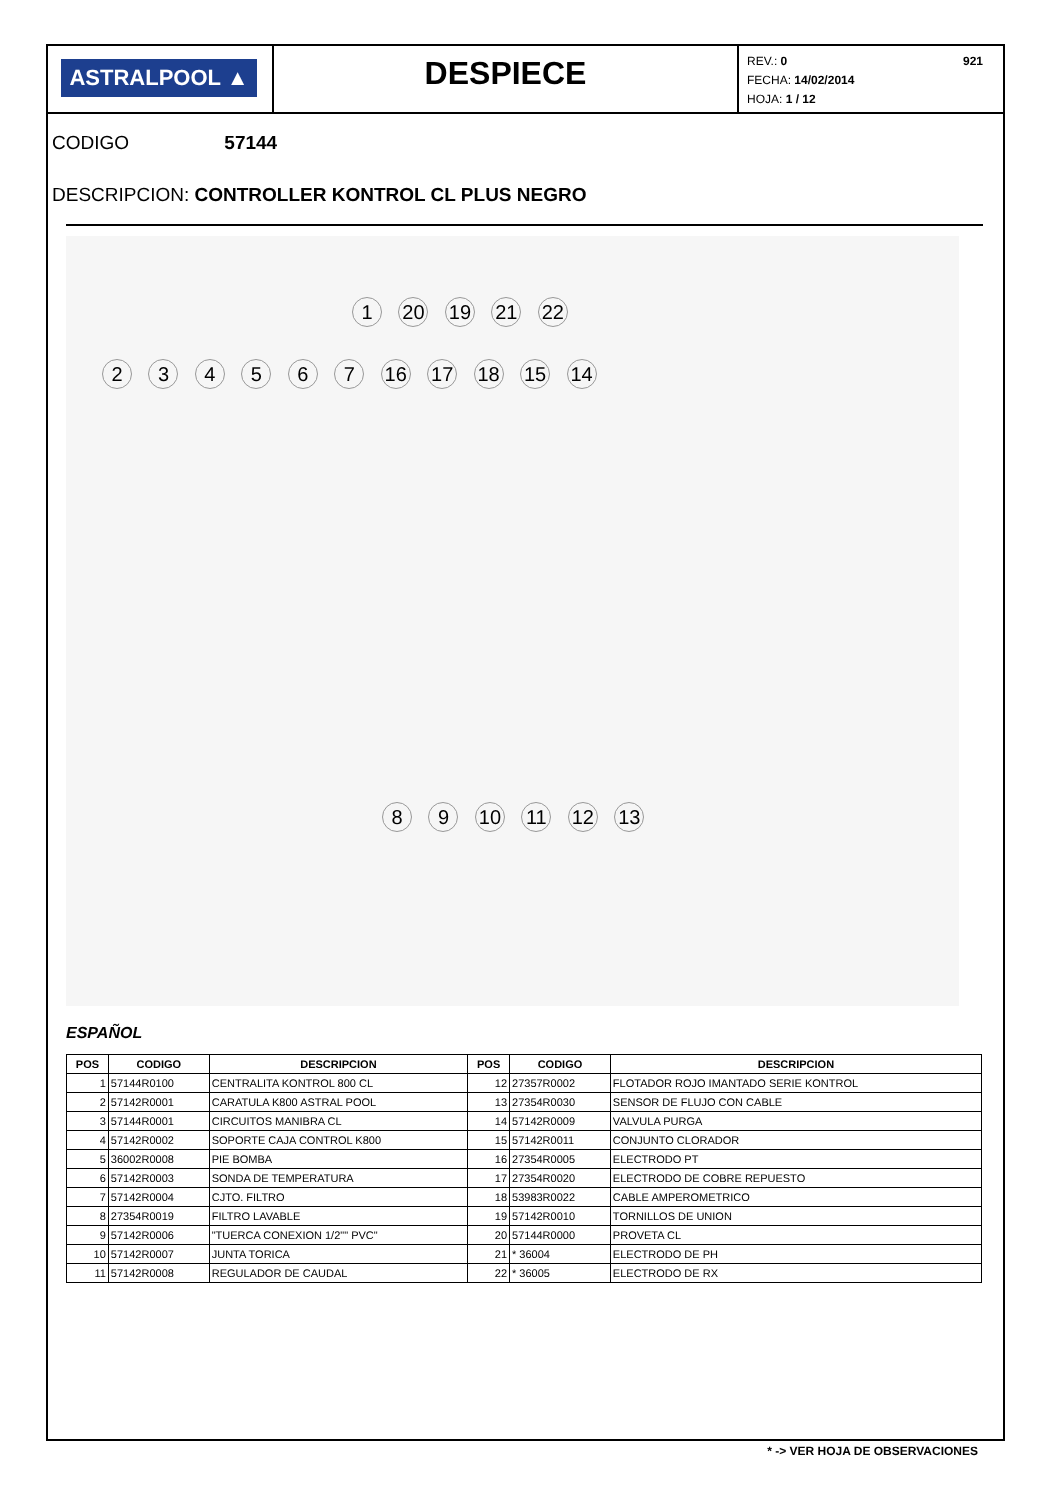ASTRALPOOL ▲
DESPIECE
921 REV.: 0
FECHA: 14/02/2014
HOJA: 1 / 12
CODIGO 57144
DESCRIPCION: CONTROLLER KONTROL CL PLUS NEGRO
1 20 19 21 22
2 3 4 5 6 7 16 17 18 15 14
8 9 10 11 12 13
ESPAÑOL
| POS | CODIGO | DESCRIPCION | POS | CODIGO | DESCRIPCION |
| --- | --- | --- | --- | --- | --- |
| 1 | 57144R0100 | CENTRALITA KONTROL 800 CL | 12 | 27357R0002 | FLOTADOR ROJO IMANTADO SERIE KONTROL |
| 2 | 57142R0001 | CARATULA K800 ASTRAL POOL | 13 | 27354R0030 | SENSOR DE FLUJO CON CABLE |
| 3 | 57144R0001 | CIRCUITOS MANIBRA CL | 14 | 57142R0009 | VALVULA PURGA |
| 4 | 57142R0002 | SOPORTE CAJA CONTROL K800 | 15 | 57142R0011 | CONJUNTO CLORADOR |
| 5 | 36002R0008 | PIE BOMBA | 16 | 27354R0005 | ELECTRODO PT |
| 6 | 57142R0003 | SONDA DE TEMPERATURA | 17 | 27354R0020 | ELECTRODO DE COBRE REPUESTO |
| 7 | 57142R0004 | CJTO. FILTRO | 18 | 53983R0022 | CABLE AMPEROMETRICO |
| 8 | 27354R0019 | FILTRO LAVABLE | 19 | 57142R0010 | TORNILLOS DE UNION |
| 9 | 57142R0006 | "TUERCA CONEXION 1/2"" PVC" | 20 | 57144R0000 | PROVETA CL |
| 10 | 57142R0007 | JUNTA TORICA | 21 | * 36004 | ELECTRODO DE PH |
| 11 | 57142R0008 | REGULADOR DE CAUDAL | 22 | * 36005 | ELECTRODO DE RX |
* -> VER HOJA DE OBSERVACIONES